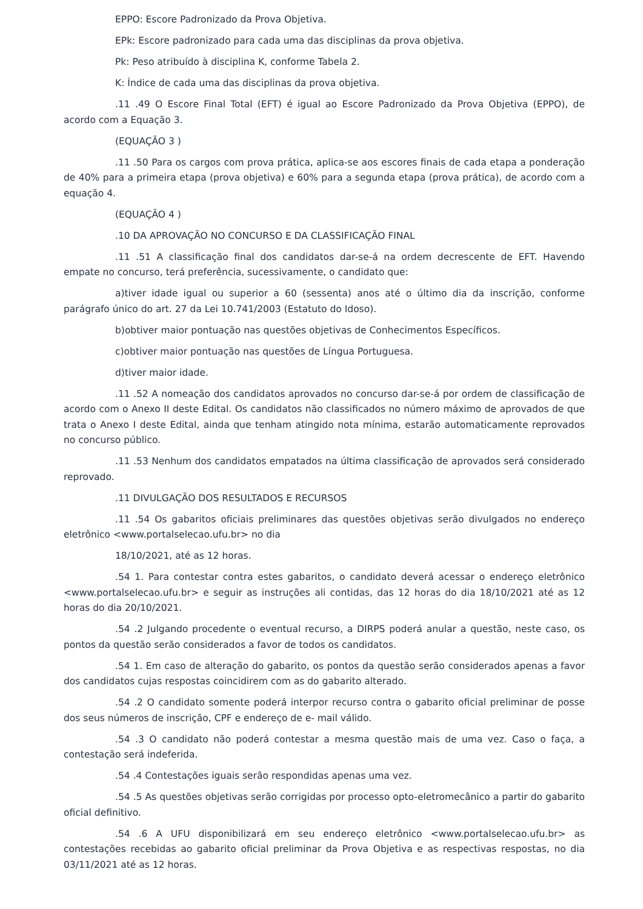EPPO: Escore Padronizado da Prova Objetiva.
EPk: Escore padronizado para cada uma das disciplinas da prova objetiva.
Pk: Peso atribuído à disciplina K, conforme Tabela 2.
K: Índice de cada uma das disciplinas da prova objetiva.
.11 .49 O Escore Final Total (EFT) é igual ao Escore Padronizado da Prova Objetiva (EPPO), de acordo com a Equação 3.
(EQUAÇÃO 3 )
.11 .50 Para os cargos com prova prática, aplica-se aos escores finais de cada etapa a ponderação de 40% para a primeira etapa (prova objetiva) e 60% para a segunda etapa (prova prática), de acordo com a equação 4.
(EQUAÇÃO 4 )
.10 DA APROVAÇÃO NO CONCURSO E DA CLASSIFICAÇÃO FINAL
.11 .51 A classificação final dos candidatos dar-se-á na ordem decrescente de EFT. Havendo empate no concurso, terá preferência, sucessivamente, o candidato que:
a)tiver idade igual ou superior a 60 (sessenta) anos até o último dia da inscrição, conforme parágrafo único do art. 27 da Lei 10.741/2003 (Estatuto do Idoso).
b)obtiver maior pontuação nas questões objetivas de Conhecimentos Específicos.
c)obtiver maior pontuação nas questões de Língua Portuguesa.
d)tiver maior idade.
.11 .52 A nomeação dos candidatos aprovados no concurso dar-se-á por ordem de classificação de acordo com o Anexo II deste Edital. Os candidatos não classificados no número máximo de aprovados de que trata o Anexo I deste Edital, ainda que tenham atingido nota mínima, estarão automaticamente reprovados no concurso público.
.11 .53 Nenhum dos candidatos empatados na última classificação de aprovados será considerado reprovado.
.11 DIVULGAÇÃO DOS RESULTADOS E RECURSOS
.11 .54 Os gabaritos oficiais preliminares das questões objetivas serão divulgados no endereço eletrônico <www.portalselecao.ufu.br> no dia
18/10/2021, até as 12 horas.
.54 1. Para contestar contra estes gabaritos, o candidato deverá acessar o endereço eletrônico <www.portalselecao.ufu.br> e seguir as instruções ali contidas, das 12 horas do dia 18/10/2021 até as 12 horas do dia 20/10/2021.
.54 .2 Julgando procedente o eventual recurso, a DIRPS poderá anular a questão, neste caso, os pontos da questão serão considerados a favor de todos os candidatos.
.54 1. Em caso de alteração do gabarito, os pontos da questão serão considerados apenas a favor dos candidatos cujas respostas coincidirem com as do gabarito alterado.
.54 .2 O candidato somente poderá interpor recurso contra o gabarito oficial preliminar de posse dos seus números de inscrição, CPF e endereço de e- mail válido.
.54 .3 O candidato não poderá contestar a mesma questão mais de uma vez. Caso o faça, a contestação será indeferida.
.54 .4 Contestações iguais serão respondidas apenas uma vez.
.54 .5 As questões objetivas serão corrigidas por processo opto-eletromecânico a partir do gabarito oficial definitivo.
.54 .6 A UFU disponibilizará em seu endereço eletrônico <www.portalselecao.ufu.br> as contestações recebidas ao gabarito oficial preliminar da Prova Objetiva e as respectivas respostas, no dia 03/11/2021 até as 12 horas.